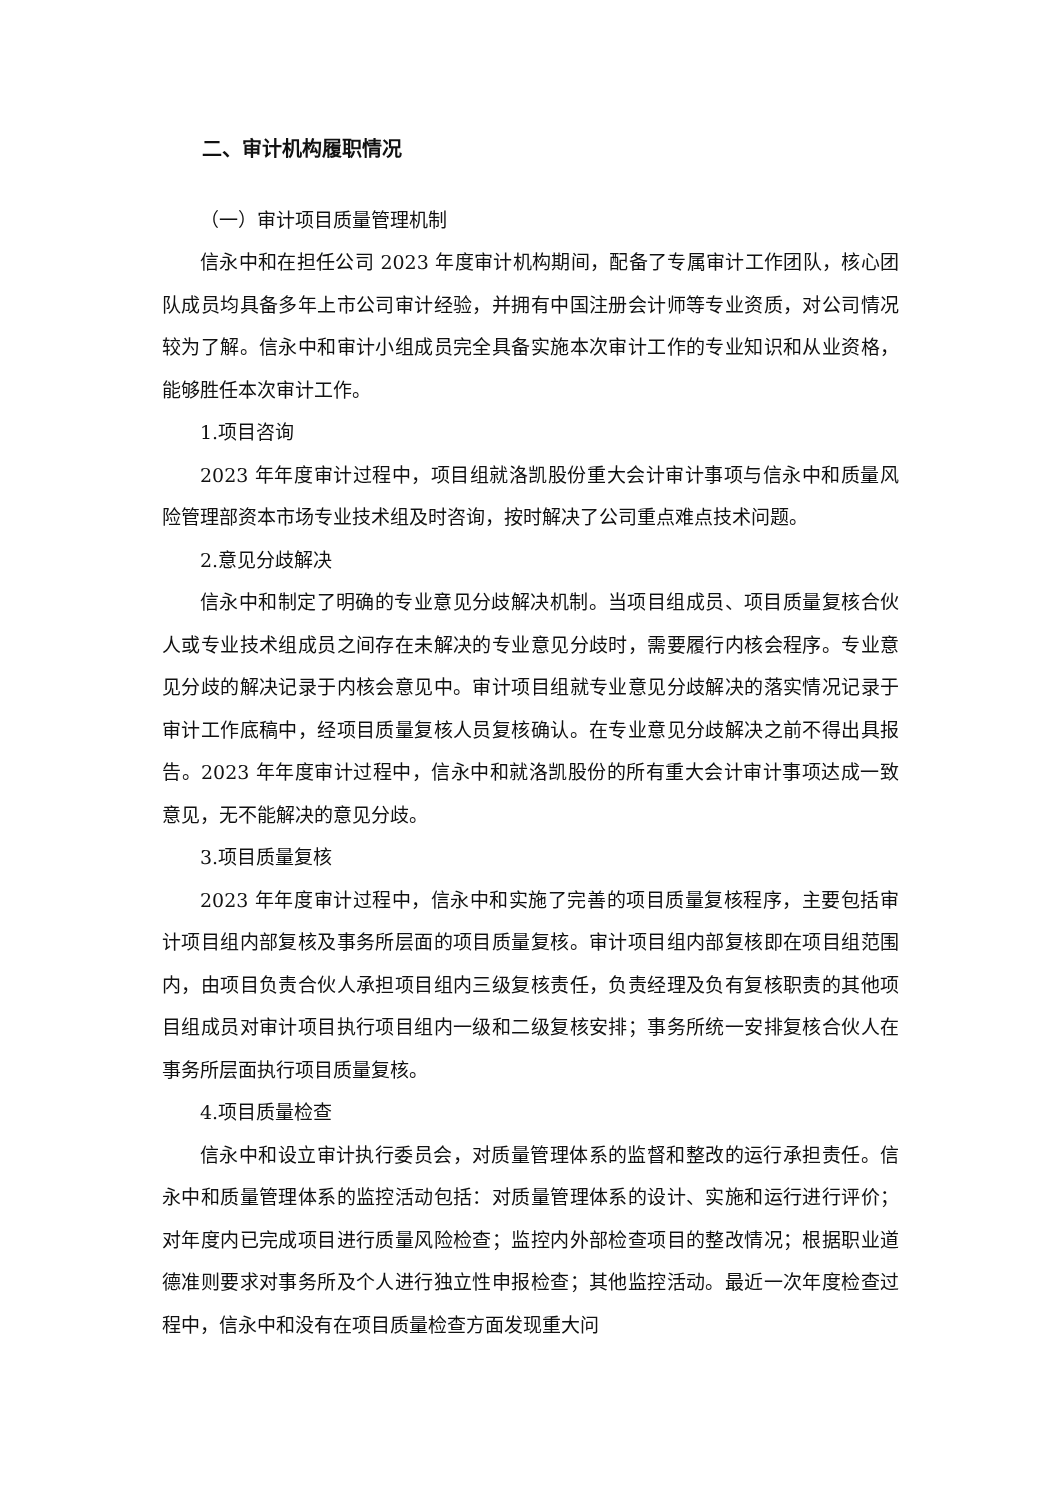二、审计机构履职情况
（一）审计项目质量管理机制
信永中和在担任公司 2023 年度审计机构期间，配备了专属审计工作团队，核心团队成员均具备多年上市公司审计经验，并拥有中国注册会计师等专业资质，对公司情况较为了解。信永中和审计小组成员完全具备实施本次审计工作的专业知识和从业资格，能够胜任本次审计工作。
1.项目咨询
2023 年年度审计过程中，项目组就洛凯股份重大会计审计事项与信永中和质量风险管理部资本市场专业技术组及时咨询，按时解决了公司重点难点技术问题。
2.意见分歧解决
信永中和制定了明确的专业意见分歧解决机制。当项目组成员、项目质量复核合伙人或专业技术组成员之间存在未解决的专业意见分歧时，需要履行内核会程序。专业意见分歧的解决记录于内核会意见中。审计项目组就专业意见分歧解决的落实情况记录于审计工作底稿中，经项目质量复核人员复核确认。在专业意见分歧解决之前不得出具报告。2023 年年度审计过程中，信永中和就洛凯股份的所有重大会计审计事项达成一致意见，无不能解决的意见分歧。
3.项目质量复核
2023 年年度审计过程中，信永中和实施了完善的项目质量复核程序，主要包括审计项目组内部复核及事务所层面的项目质量复核。审计项目组内部复核即在项目组范围内，由项目负责合伙人承担项目组内三级复核责任，负责经理及负有复核职责的其他项目组成员对审计项目执行项目组内一级和二级复核安排；事务所统一安排复核合伙人在事务所层面执行项目质量复核。
4.项目质量检查
信永中和设立审计执行委员会，对质量管理体系的监督和整改的运行承担责任。信永中和质量管理体系的监控活动包括：对质量管理体系的设计、实施和运行进行评价；对年度内已完成项目进行质量风险检查；监控内外部检查项目的整改情况；根据职业道德准则要求对事务所及个人进行独立性申报检查；其他监控活动。最近一次年度检查过程中，信永中和没有在项目质量检查方面发现重大问